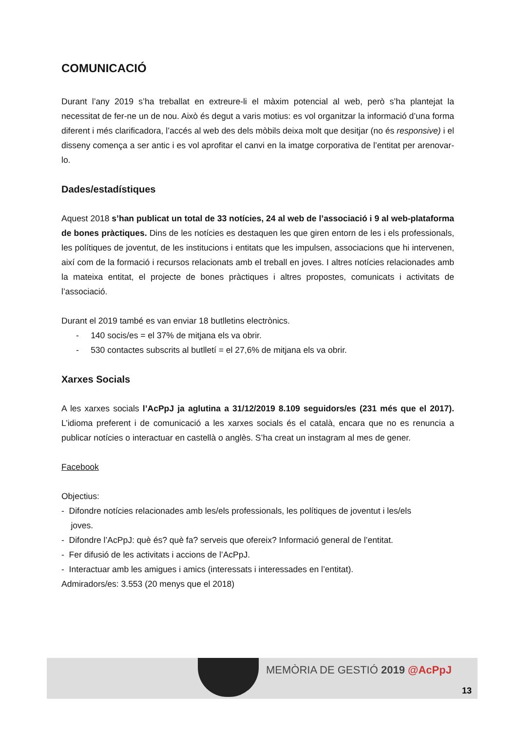COMUNICACIÓ
Durant l’any 2019 s’ha treballat en extreure-li el màxim potencial al web, però s’ha plantejat la necessitat de fer-ne un de nou. Això és degut a varis motius: es vol organitzar la informació d’una forma diferent i més clarificadora, l’accés al web des dels mòbils deixa molt que desitjar (no és responsive) i el disseny comença a ser antic i es vol aprofitar el canvi en la imatge corporativa de l’entitat per arenovar-lo.
Dades/estadístiques
Aquest 2018 s’han publicat un total de 33 notícies, 24 al web de l’associació i 9 al web-plataforma de bones pràctiques. Dins de les notícies es destaquen les que giren entorn de les i els professionals, les polítiques de joventut, de les institucions i entitats que les impulsen, associacions que hi intervenen, així com de la formació i recursos relacionats amb el treball en joves. I altres notícies relacionades amb la mateixa entitat, el projecte de bones pràctiques i altres propostes, comunicats i activitats de l’associació.
Durant el 2019 també es van enviar 18 butlletins electrònics.
- 140 socis/es = el 37% de mitjana els va obrir.
- 530 contactes subscrits al butlletí = el 27,6% de mitjana els va obrir.
Xarxes Socials
A les xarxes socials l’AcPpJ ja aglutina a 31/12/2019 8.109 seguidors/es (231 més que el 2017). L’idioma preferent i de comunicació a les xarxes socials és el català, encara que no es renuncia a publicar notícies o interactuar en castellà o anglès. S’ha creat un instagram al mes de gener.
Facebook
Objectius:
- Difondre notícies relacionades amb les/els professionals, les polítiques de joventut i les/els
joves.
- Difondre l’AcPpJ: què és? què fa? serveis que ofereix? Informació general de l’entitat.
- Fer difusió de les activitats i accions de l’AcPpJ.
- Interactuar amb les amigues i amics (interessats i interessades en l’entitat).
Admiradors/es: 3.553 (20 menys que el 2018)
MEMÒRIA DE GESTIÓ 2019 @AcPpJ
13